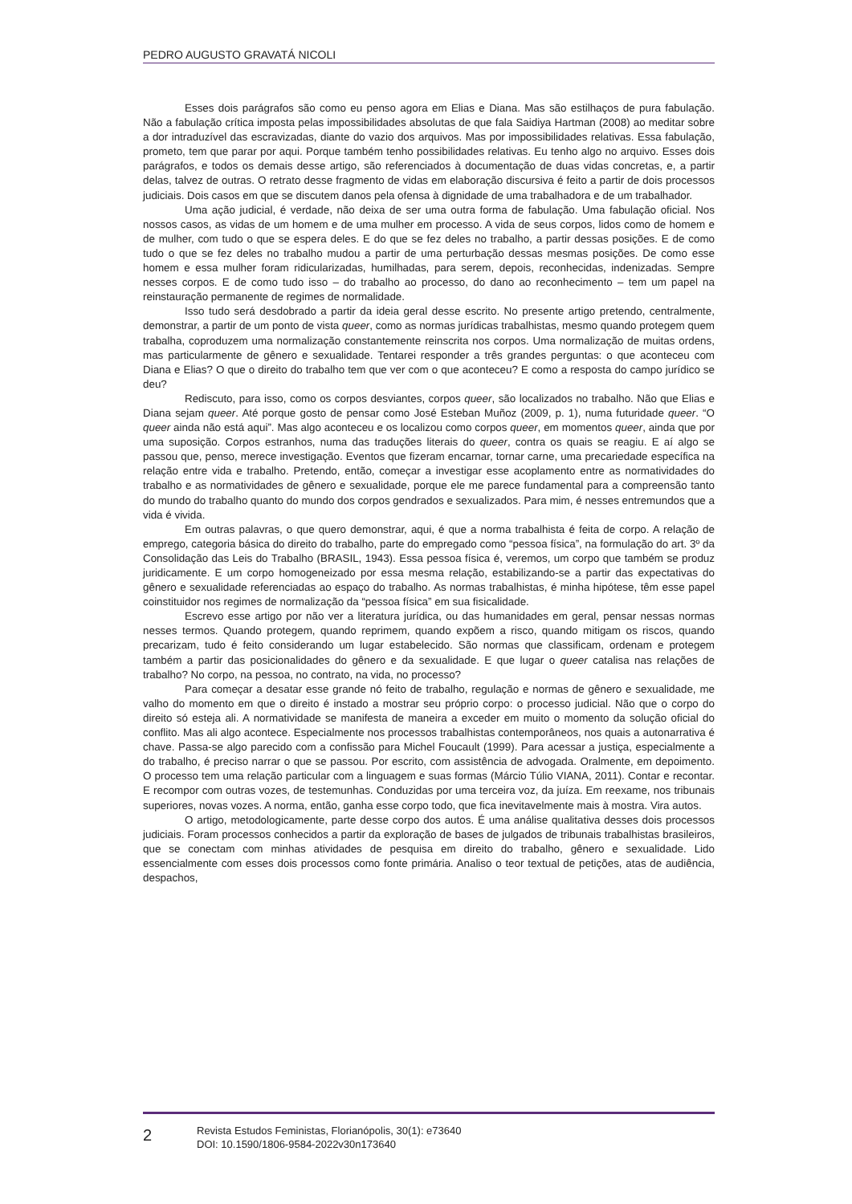PEDRO AUGUSTO GRAVATÁ NICOLI
Esses dois parágrafos são como eu penso agora em Elias e Diana. Mas são estilhaços de pura fabulação. Não a fabulação crítica imposta pelas impossibilidades absolutas de que fala Saidiya Hartman (2008) ao meditar sobre a dor intraduzível das escravizadas, diante do vazio dos arquivos. Mas por impossibilidades relativas. Essa fabulação, prometo, tem que parar por aqui. Porque também tenho possibilidades relativas. Eu tenho algo no arquivo. Esses dois parágrafos, e todos os demais desse artigo, são referenciados à documentação de duas vidas concretas, e, a partir delas, talvez de outras. O retrato desse fragmento de vidas em elaboração discursiva é feito a partir de dois processos judiciais. Dois casos em que se discutem danos pela ofensa à dignidade de uma trabalhadora e de um trabalhador.
Uma ação judicial, é verdade, não deixa de ser uma outra forma de fabulação. Uma fabulação oficial. Nos nossos casos, as vidas de um homem e de uma mulher em processo. A vida de seus corpos, lidos como de homem e de mulher, com tudo o que se espera deles. E do que se fez deles no trabalho, a partir dessas posições. E de como tudo o que se fez deles no trabalho mudou a partir de uma perturbação dessas mesmas posições. De como esse homem e essa mulher foram ridicularizadas, humilhadas, para serem, depois, reconhecidas, indenizadas. Sempre nesses corpos. E de como tudo isso – do trabalho ao processo, do dano ao reconhecimento – tem um papel na reinstauração permanente de regimes de normalidade.
Isso tudo será desdobrado a partir da ideia geral desse escrito. No presente artigo pretendo, centralmente, demonstrar, a partir de um ponto de vista queer, como as normas jurídicas trabalhistas, mesmo quando protegem quem trabalha, coproduzem uma normalização constantemente reinscrita nos corpos. Uma normalização de muitas ordens, mas particularmente de gênero e sexualidade. Tentarei responder a três grandes perguntas: o que aconteceu com Diana e Elias? O que o direito do trabalho tem que ver com o que aconteceu? E como a resposta do campo jurídico se deu?
Rediscuto, para isso, como os corpos desviantes, corpos queer, são localizados no trabalho. Não que Elias e Diana sejam queer. Até porque gosto de pensar como José Esteban Muñoz (2009, p. 1), numa futuridade queer. “O queer ainda não está aqui”. Mas algo aconteceu e os localizou como corpos queer, em momentos queer, ainda que por uma suposição. Corpos estranhos, numa das traduções literais do queer, contra os quais se reagiu. E aí algo se passou que, penso, merece investigação. Eventos que fizeram encarnar, tornar carne, uma precariedade específica na relação entre vida e trabalho. Pretendo, então, começar a investigar esse acoplamento entre as normatividades do trabalho e as normatividades de gênero e sexualidade, porque ele me parece fundamental para a compreensão tanto do mundo do trabalho quanto do mundo dos corpos gendrados e sexualizados. Para mim, é nesses entremundos que a vida é vivida.
Em outras palavras, o que quero demonstrar, aqui, é que a norma trabalhista é feita de corpo. A relação de emprego, categoria básica do direito do trabalho, parte do empregado como “pessoa física”, na formulação do art. 3º da Consolidação das Leis do Trabalho (BRASIL, 1943). Essa pessoa física é, veremos, um corpo que também se produz juridicamente. E um corpo homogeneizado por essa mesma relação, estabilizando-se a partir das expectativas do gênero e sexualidade referenciadas ao espaço do trabalho. As normas trabalhistas, é minha hipótese, têm esse papel coinstituidor nos regimes de normalização da “pessoa física” em sua fisicalidade.
Escrevo esse artigo por não ver a literatura jurídica, ou das humanidades em geral, pensar nessas normas nesses termos. Quando protegem, quando reprimem, quando expõem a risco, quando mitigam os riscos, quando precarizam, tudo é feito considerando um lugar estabelecido. São normas que classificam, ordenam e protegem também a partir das posicionalidades do gênero e da sexualidade. E que lugar o queer catalisa nas relações de trabalho? No corpo, na pessoa, no contrato, na vida, no processo?
Para começar a desatar esse grande nó feito de trabalho, regulação e normas de gênero e sexualidade, me valho do momento em que o direito é instado a mostrar seu próprio corpo: o processo judicial. Não que o corpo do direito só esteja ali. A normatividade se manifesta de maneira a exceder em muito o momento da solução oficial do conflito. Mas ali algo acontece. Especialmente nos processos trabalhistas contemporâneos, nos quais a autonarrativa é chave. Passa-se algo parecido com a confissão para Michel Foucault (1999). Para acessar a justiça, especialmente a do trabalho, é preciso narrar o que se passou. Por escrito, com assistência de advogada. Oralmente, em depoimento. O processo tem uma relação particular com a linguagem e suas formas (Márcio Túlio VIANA, 2011). Contar e recontar. E recompor com outras vozes, de testemunhas. Conduzidas por uma terceira voz, da juíza. Em reexame, nos tribunais superiores, novas vozes. A norma, então, ganha esse corpo todo, que fica inevitavelmente mais à mostra. Vira autos.
O artigo, metodologicamente, parte desse corpo dos autos. É uma análise qualitativa desses dois processos judiciais. Foram processos conhecidos a partir da exploração de bases de julgados de tribunais trabalhistas brasileiros, que se conectam com minhas atividades de pesquisa em direito do trabalho, gênero e sexualidade. Lido essencialmente com esses dois processos como fonte primária. Analiso o teor textual de petições, atas de audiência, despachos,
2
Revista Estudos Feministas, Florianópolis, 30(1): e73640
DOI: 10.1590/1806-9584-2022v30n173640